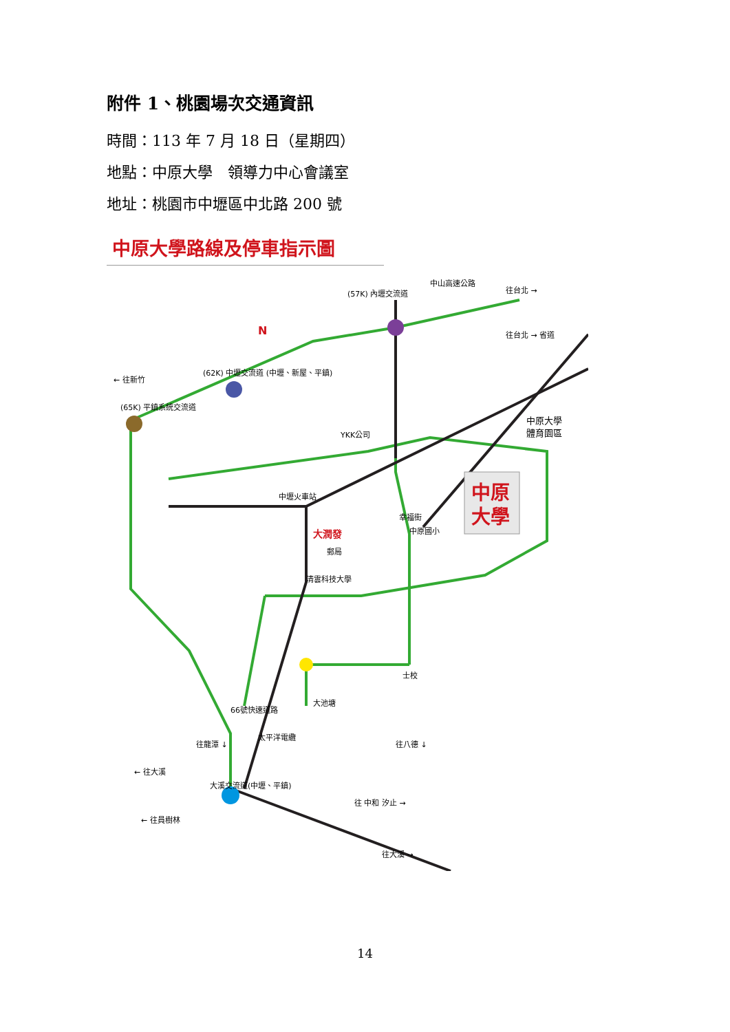附件 1、桃園場次交通資訊
時間：113 年 7 月 18 日（星期四）
地點：中原大學　領導力中心會議室
地址：桃園市中壢區中北路 200 號
中原大學路線及停車指示圖
中原
大學
中原大學
體育園區
大潤發
中壢火車站
(57K) 內壢交流道
中山高速公路
往台北 →
往台北 → 省道
← 往新竹
(65K) 平鎮系統交流道
(62K) 中壢交流道 (中壢、新屋、平鎮)
YKK公司
幸福街
中原國小
郵局
清雲科技大學
士校
大池塘
太平洋電纜
← 往大溪
← 往員樹林
往 中和 汐止 →
往大溪 →
往八德 ↓
往龍潭 ↓
大溪交流道(中壢、平鎮)
66號快速道路
N
14